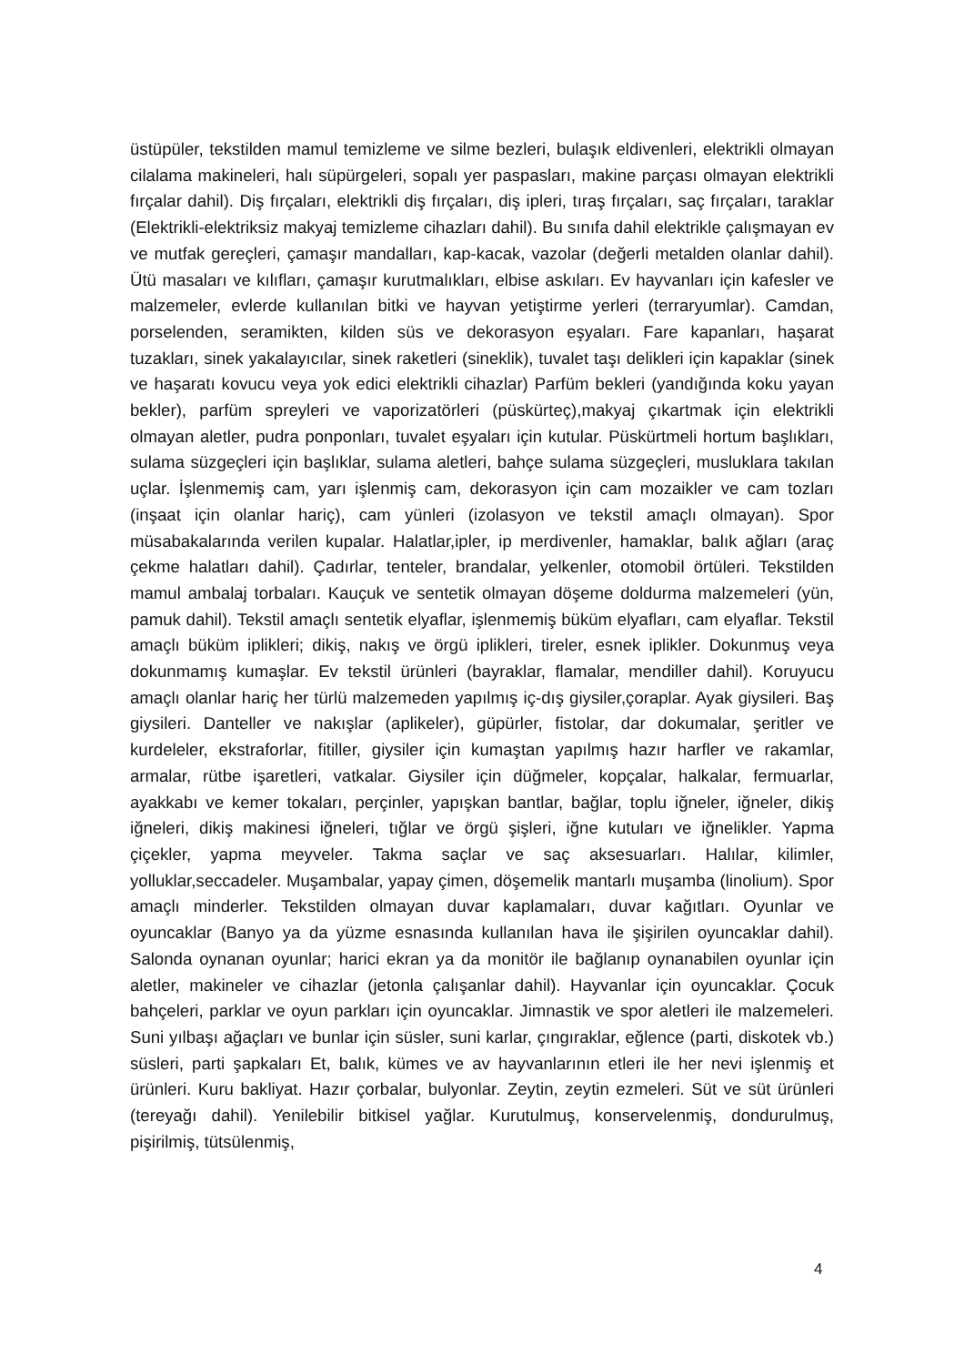üstüpüler, tekstilden mamul temizleme ve silme bezleri, bulaşık eldivenleri, elektrikli olmayan cilalama makineleri, halı süpürgeleri, sopalı yer paspasları, makine parçası olmayan elektrikli fırçalar dahil). Diş fırçaları, elektrikli diş fırçaları, diş ipleri, tıraş fırçaları, saç fırçaları, taraklar (Elektrikli-elektriksiz makyaj temizleme cihazları dahil). Bu sınıfa dahil elektrikle çalışmayan ev ve mutfak gereçleri, çamaşır mandalları, kap-kacak, vazolar (değerli metalden olanlar dahil). Ütü masaları ve kılıfları, çamaşır kurutmalıkları, elbise askıları. Ev hayvanları için kafesler ve malzemeler, evlerde kullanılan bitki ve hayvan yetiştirme yerleri (terraryumlar). Camdan, porselenden, seramikten, kilden süs ve dekorasyon eşyaları. Fare kapanları, haşarat tuzakları, sinek yakalayıcılar, sinek raketleri (sineklik), tuvalet taşı delikleri için kapaklar (sinek ve haşaratı kovucu veya yok edici elektrikli cihazlar) Parfüm bekleri (yandığında koku yayan bekler), parfüm spreyleri ve vaporizatörleri (püskürteç),makyaj çıkartmak için elektrikli olmayan aletler, pudra ponponları, tuvalet eşyaları için kutular. Püskürtmeli hortum başlıkları, sulama süzgeçleri için başlıklar, sulama aletleri, bahçe sulama süzgeçleri, musluklara takılan uçlar. İşlenmemiş cam, yarı işlenmiş cam, dekorasyon için cam mozaikler ve cam tozları (inşaat için olanlar hariç), cam yünleri (izolasyon ve tekstil amaçlı olmayan). Spor müsabakalarında verilen kupalar. Halatlar,ipler, ip merdivenler, hamaklar, balık ağları (araç çekme halatları dahil). Çadırlar, tenteler, brandalar, yelkenler, otomobil örtüleri. Tekstilden mamul ambalaj torbaları. Kauçuk ve sentetik olmayan döşeme doldurma malzemeleri (yün, pamuk dahil). Tekstil amaçlı sentetik elyaflar, işlenmemiş büküm elyafları, cam elyaflar. Tekstil amaçlı büküm iplikleri; dikiş, nakış ve örgü iplikleri, tireler, esnek iplikler. Dokunmuş veya dokunmamış kumaşlar. Ev tekstil ürünleri (bayraklar, flamalar, mendiller dahil). Koruyucu amaçlı olanlar hariç her türlü malzemeden yapılmış iç-dış giysiler,çoraplar. Ayak giysileri. Baş giysileri. Danteller ve nakışlar (aplikeler), güpürler, fistolar, dar dokumalar, şeritler ve kurdeleler, ekstraforlar, fitiller, giysiler için kumaştan yapılmış hazır harfler ve rakamlar, armalar, rütbe işaretleri, vatkalar. Giysiler için düğmeler, kopçalar, halkalar, fermuarlar, ayakkabı ve kemer tokaları, perçinler, yapışkan bantlar, bağlar, toplu iğneler, iğneler, dikiş iğneleri, dikiş makinesi iğneleri, tığlar ve örgü şişleri, iğne kutuları ve iğnelikler. Yapma çiçekler, yapma meyveler. Takma saçlar ve saç aksesuarları. Halılar, kilimler, yolluklar,seccadeler. Muşambalar, yapay çimen, döşemelik mantarlı muşamba (linolium). Spor amaçlı minderler. Tekstilden olmayan duvar kaplamaları, duvar kağıtları. Oyunlar ve oyuncaklar (Banyo ya da yüzme esnasında kullanılan hava ile şişirilen oyuncaklar dahil). Salonda oynanan oyunlar; harici ekran ya da monitör ile bağlanıp oynanabilen oyunlar için aletler, makineler ve cihazlar (jetonla çalışanlar dahil). Hayvanlar için oyuncaklar. Çocuk bahçeleri, parklar ve oyun parkları için oyuncaklar. Jimnastik ve spor aletleri ile malzemeleri. Suni yılbaşı ağaçları ve bunlar için süsler, suni karlar, çıngıraklar, eğlence (parti, diskotek vb.) süsleri, parti şapkaları Et, balık, kümes ve av hayvanlarının etleri ile her nevi işlenmiş et ürünleri. Kuru bakliyat. Hazır çorbalar, bulyonlar. Zeytin, zeytin ezmeleri. Süt ve süt ürünleri (tereyağı dahil). Yenilebilir bitkisel yağlar. Kurutulmuş, konservelenmiş, dondurulmuş, pişirilmiş, tütsülenmiş,
4